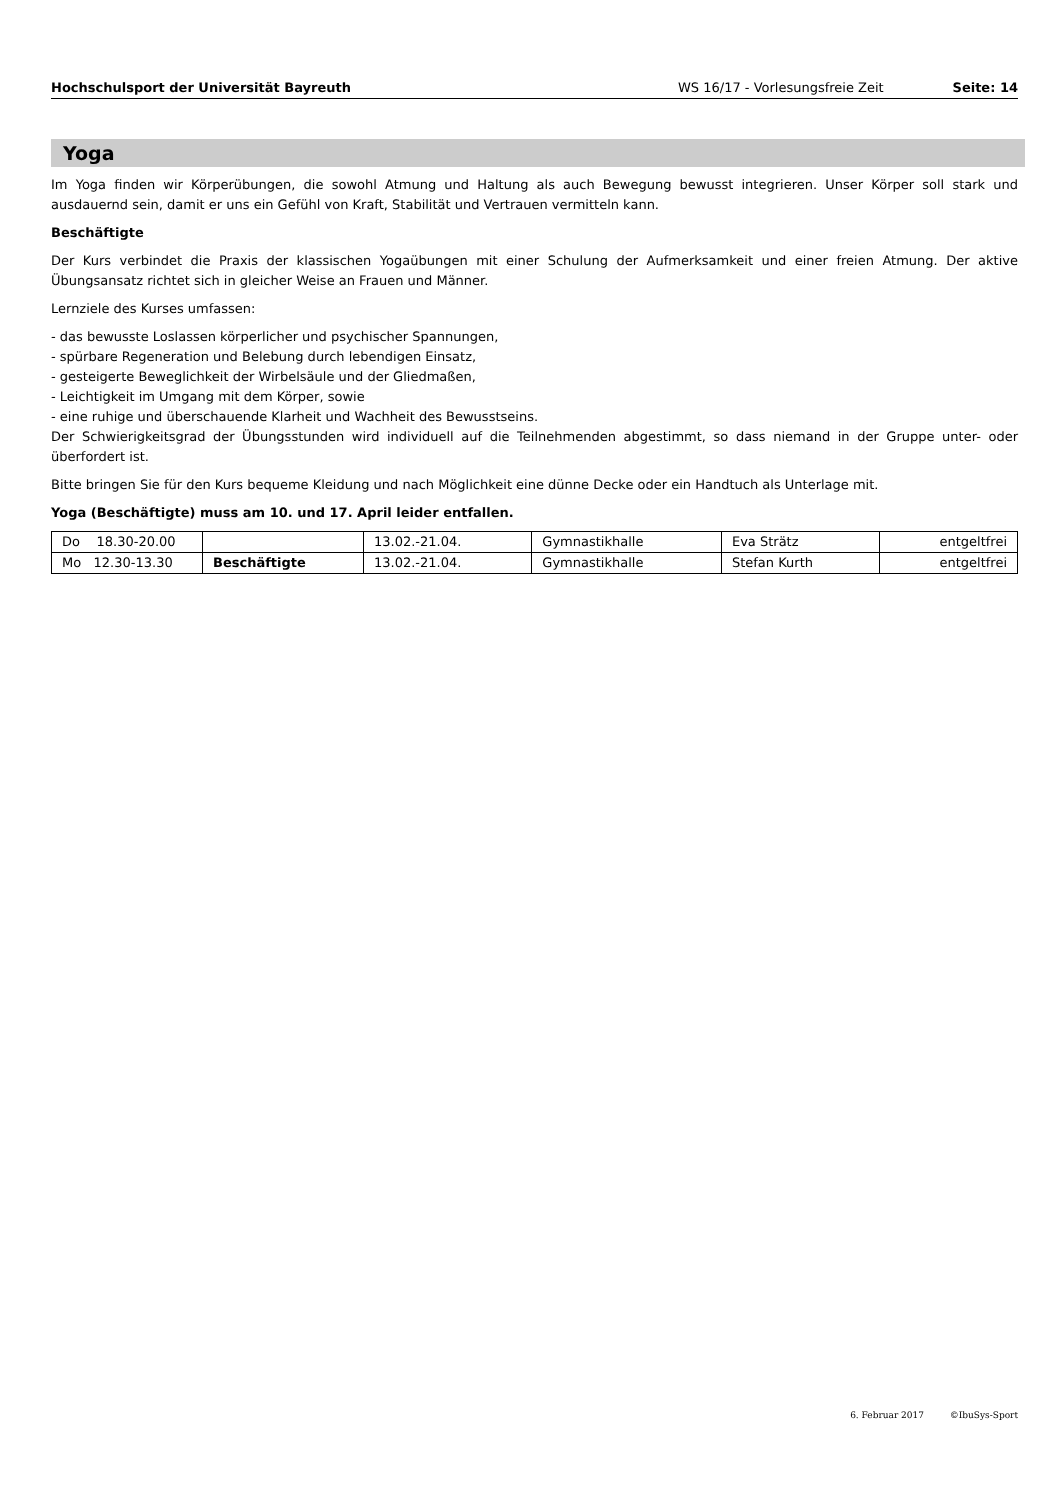Hochschulsport der Universität Bayreuth WS 16/17 - Vorlesungsfreie Zeit Seite: 14
Yoga
Im Yoga finden wir Körperübungen, die sowohl Atmung und Haltung als auch Bewegung bewusst integrieren. Unser Körper soll stark und ausdauernd sein, damit er uns ein Gefühl von Kraft, Stabilität und Vertrauen vermitteln kann.
Beschäftigte
Der Kurs verbindet die Praxis der klassischen Yogaübungen mit einer Schulung der Aufmerksamkeit und einer freien Atmung. Der aktive Übungsansatz richtet sich in gleicher Weise an Frauen und Männer.
Lernziele des Kurses umfassen:
- das bewusste Loslassen körperlicher und psychischer Spannungen,
- spürbare Regeneration und Belebung durch lebendigen Einsatz,
- gesteigerte Beweglichkeit der Wirbelsäule und der Gliedmaßen,
- Leichtigkeit im Umgang mit dem Körper, sowie
- eine ruhige und überschauende Klarheit und Wachheit des Bewusstseins.
Der Schwierigkeitsgrad der Übungsstunden wird individuell auf die Teilnehmenden abgestimmt, so dass niemand in der Gruppe unter- oder überfordert ist.
Bitte bringen Sie für den Kurs bequeme Kleidung und nach Möglichkeit eine dünne Decke oder ein Handtuch als Unterlage mit.
Yoga (Beschäftigte) muss am 10. und 17. April leider entfallen.
| Do 18.30-20.00 | | 13.02.-21.04. | Gymnastikhalle | Eva Strätz | entgeltfrei |
| Mo 12.30-13.30 | Beschäftigte | 13.02.-21.04. | Gymnastikhalle | Stefan Kurth | entgeltfrei |
6. Februar 2017 ©IbuSys-Sport